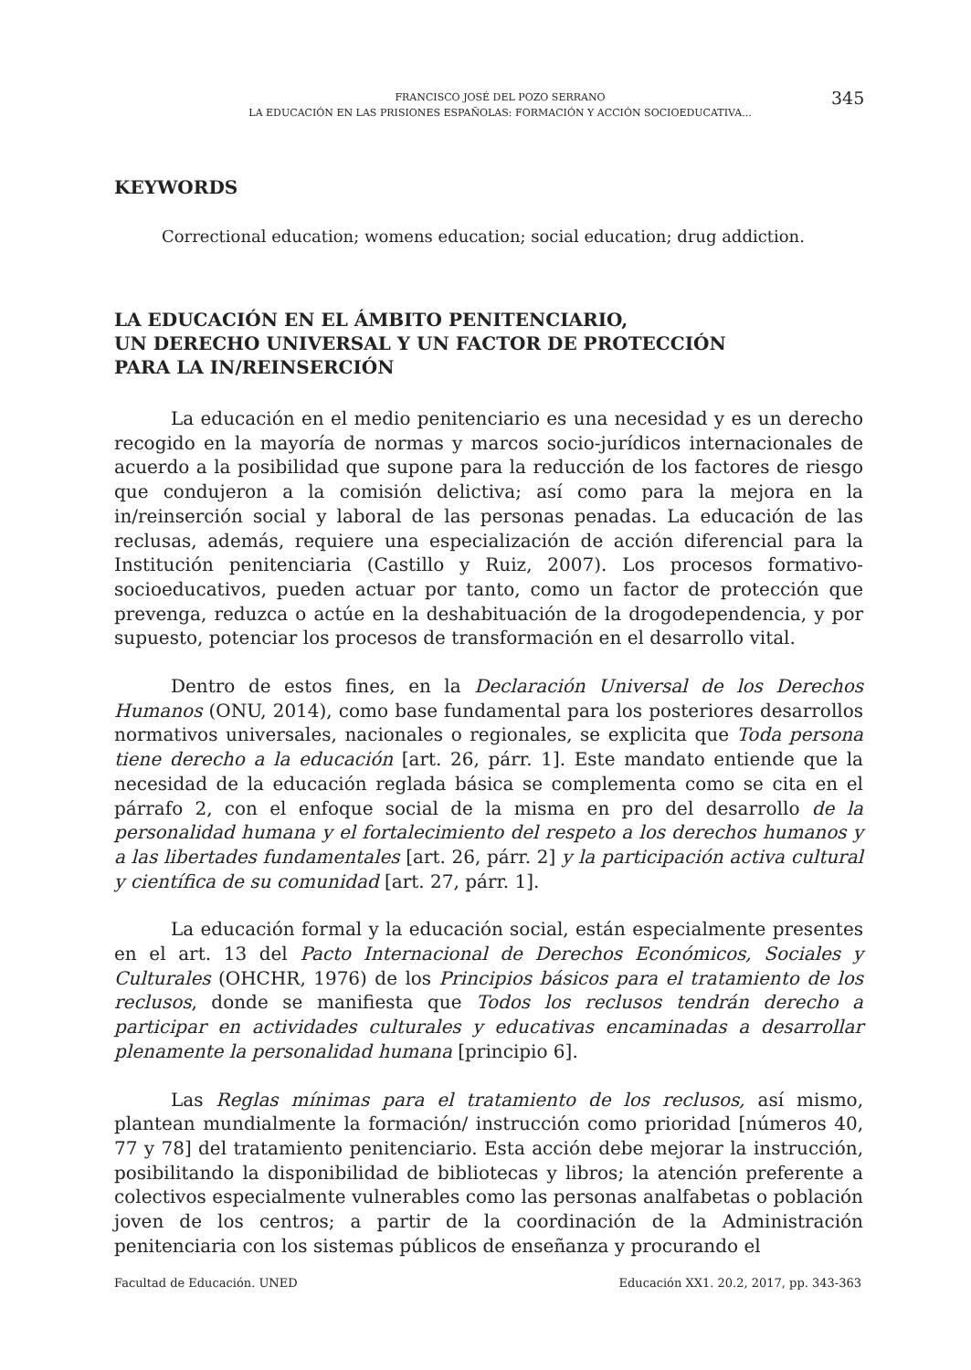FRANCISCO JOSÉ DEL POZO SERRANO
LA EDUCACIÓN EN LAS PRISIONES ESPAÑOLAS: FORMACIÓN Y ACCIÓN SOCIOEDUCATIVA...
345
KEYWORDS
Correctional education; womens education; social education; drug addiction.
LA EDUCACIÓN EN EL ÁMBITO PENITENCIARIO,
UN DERECHO UNIVERSAL Y UN FACTOR DE PROTECCIÓN
PARA LA IN/REINSERCIÓN
La educación en el medio penitenciario es una necesidad y es un derecho recogido en la mayoría de normas y marcos socio-jurídicos internacionales de acuerdo a la posibilidad que supone para la reducción de los factores de riesgo que condujeron a la comisión delictiva; así como para la mejora en la in/reinserción social y laboral de las personas penadas. La educación de las reclusas, además, requiere una especialización de acción diferencial para la Institución penitenciaria (Castillo y Ruiz, 2007). Los procesos formativo-socioeducativos, pueden actuar por tanto, como un factor de protección que prevenga, reduzca o actúe en la deshabituación de la drogodependencia, y por supuesto, potenciar los procesos de transformación en el desarrollo vital.
Dentro de estos fines, en la Declaración Universal de los Derechos Humanos (ONU, 2014), como base fundamental para los posteriores desarrollos normativos universales, nacionales o regionales, se explicita que Toda persona tiene derecho a la educación [art. 26, párr. 1]. Este mandato entiende que la necesidad de la educación reglada básica se complementa como se cita en el párrafo 2, con el enfoque social de la misma en pro del desarrollo de la personalidad humana y el fortalecimiento del respeto a los derechos humanos y a las libertades fundamentales [art. 26, párr. 2] y la participación activa cultural y científica de su comunidad [art. 27, párr. 1].
La educación formal y la educación social, están especialmente presentes en el art. 13 del Pacto Internacional de Derechos Económicos, Sociales y Culturales (OHCHR, 1976) de los Principios básicos para el tratamiento de los reclusos, donde se manifiesta que Todos los reclusos tendrán derecho a participar en actividades culturales y educativas encaminadas a desarrollar plenamente la personalidad humana [principio 6].
Las Reglas mínimas para el tratamiento de los reclusos, así mismo, plantean mundialmente la formación/ instrucción como prioridad [números 40, 77 y 78] del tratamiento penitenciario. Esta acción debe mejorar la instrucción, posibilitando la disponibilidad de bibliotecas y libros; la atención preferente a colectivos especialmente vulnerables como las personas analfabetas o población joven de los centros; a partir de la coordinación de la Administración penitenciaria con los sistemas públicos de enseñanza y procurando el
Facultad de Educación. UNED
Educación XX1. 20.2, 2017, pp. 343-363